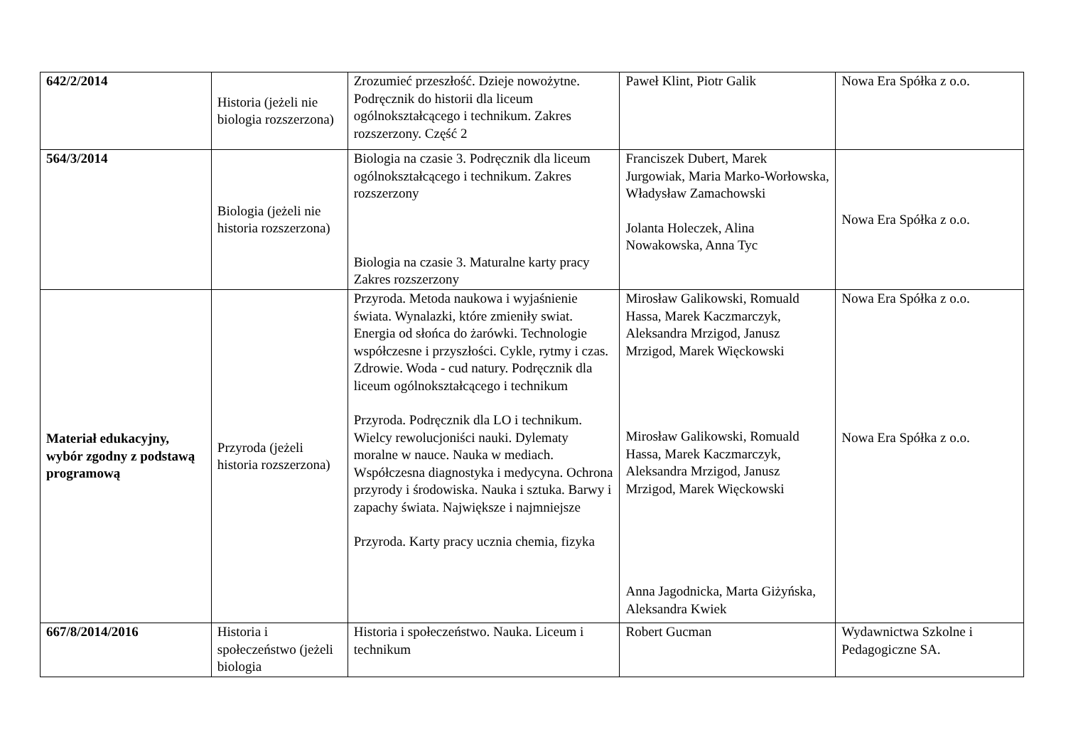| 642/2/2014 | Historia (jeżeli nie biologia rozszerzona) | Zrozumieć przeszłość. Dzieje nowożytne. Podręcznik do historii dla liceum ogólnokształcącego i technikum. Zakres rozszerzony. Część 2 | Paweł Klint, Piotr Galik | Nowa Era Spółka z o.o. |
| 564/3/2014 | Biologia (jeżeli nie historia rozszerzona) | Biologia na czasie 3. Podręcznik dla liceum ogólnokształcącego i technikum. Zakres rozszerzony Biologia na czasie 3. Maturalne karty pracy Zakres rozszerzony | Franciszek Dubert, Marek Jurgowiak, Maria Marko-Worłowska, Władysław Zamachowski Jolanta Holeczek, Alina Nowakowska, Anna Tyc | Nowa Era Spółka z o.o. |
| Materiał edukacyjny, wybór zgodny z podstawą programową | Przyroda (jeżeli historia rozszerzona) | Przyroda. Metoda naukowa i wyjaśnienie świata. Wynalazki, które zmieniły swiat. Energia od słońca do żarówki. Technologie współczesne i przyszłości. Cykle, rytmy i czas. Zdrowie. Woda - cud natury. Podręcznik dla liceum ogólnokształcącego i technikum Przyroda. Podręcznik dla LO i technikum. Wielcy rewolucjoniści nauki. Dylematy moralne w nauce. Nauka w mediach. Współczesna diagnostyka i medycyna. Ochrona przyrody i środowiska. Nauka i sztuka. Barwy i zapachy świata. Największe i najmniejsze Przyroda. Karty pracy ucznia chemia, fizyka | Mirosław Galikowski, Romuald Hassa, Marek Kaczmarczyk, Aleksandra Mrzigod, Janusz Mrzigod, Marek Więckowski Mirosław Galikowski, Romuald Hassa, Marek Kaczmarczyk, Aleksandra Mrzigod, Janusz Mrzigod, Marek Więckowski Anna Jagodnicka, Marta Giżyńska, Aleksandra Kwiek | Nowa Era Spółka z o.o. Nowa Era Spółka z o.o. |
| 667/8/2014/2016 | Historia i społeczeństwo (jeżeli biologia | Historia i społeczeństwo. Nauka. Liceum i technikum | Robert Gucman | Wydawnictwa Szkolne i Pedagogiczne SA. |